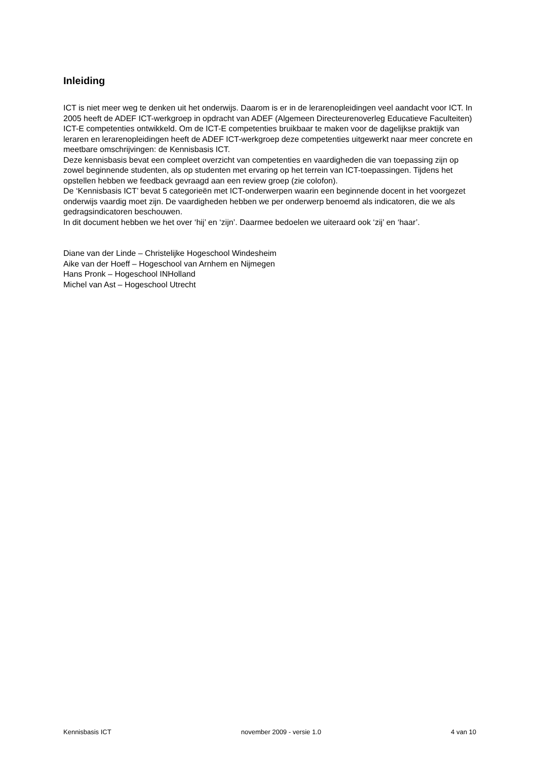Inleiding
ICT is niet meer weg te denken uit het onderwijs. Daarom is er in de lerarenopleidingen veel aandacht voor ICT. In 2005 heeft de ADEF ICT-werkgroep in opdracht van ADEF (Algemeen Directeurenoverleg Educatieve Faculteiten) ICT-E competenties ontwikkeld. Om de ICT-E competenties bruikbaar te maken voor de dagelijkse praktijk van leraren en lerarenopleidingen heeft de ADEF ICT-werkgroep deze competenties uitgewerkt naar meer concrete en meetbare omschrijvingen: de Kennisbasis ICT.
Deze kennisbasis bevat een compleet overzicht van competenties en vaardigheden die van toepassing zijn op zowel beginnende studenten, als op studenten met ervaring op het terrein van ICT-toepassingen. Tijdens het opstellen hebben we feedback gevraagd aan een review groep (zie colofon).
De ‘Kennisbasis ICT’ bevat 5 categorieën met ICT-onderwerpen waarin een beginnende docent in het voorgezet onderwijs vaardig moet zijn. De vaardigheden hebben we per onderwerp benoemd als indicatoren, die we als gedragsindicatoren beschouwen.
In dit document hebben we het over ‘hij’ en ‘zijn’. Daarmee bedoelen we uiteraard ook ‘zij’ en ‘haar’.
Diane van der Linde – Christelijke Hogeschool Windesheim
Aike van der Hoeff – Hogeschool van Arnhem en Nijmegen
Hans Pronk – Hogeschool INHolland
Michel van Ast – Hogeschool Utrecht
Kennisbasis ICT november 2009 - versie 1.0 4 van 10